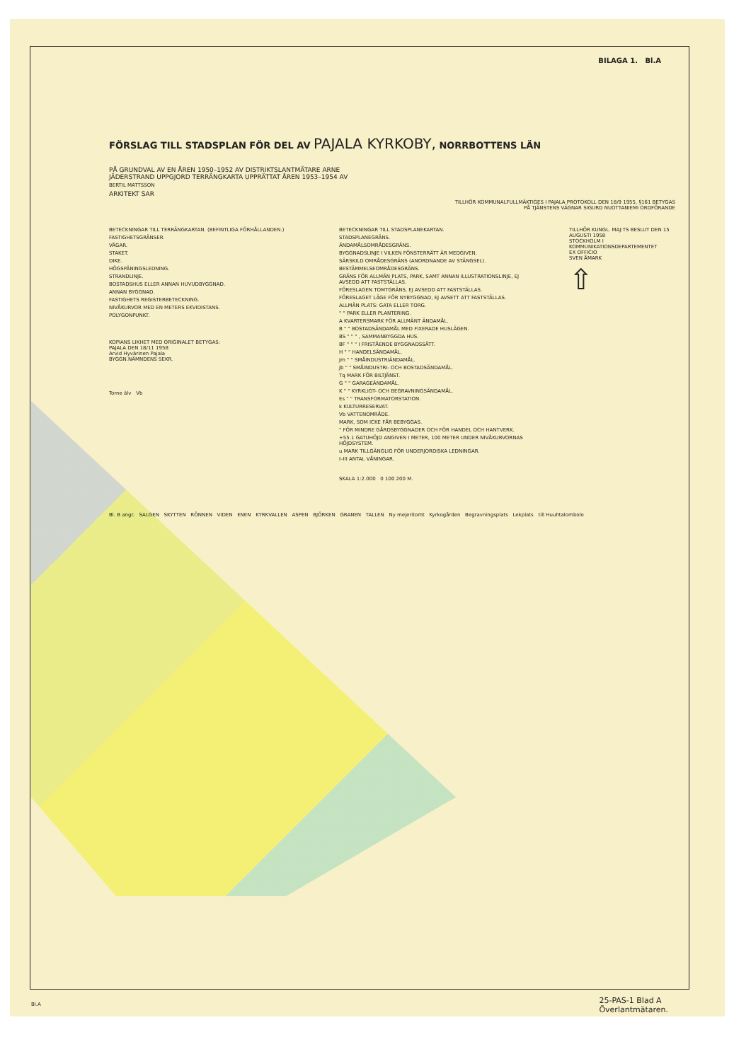BILAGA 1. Bl.A
FÖRSLAG TILL STADSPLAN FÖR DEL AV PAJALA KYRKOBY, NORRBOTTENS LÄN
PÅ GRUNDVAL AV EN ÅREN 1950–1952 AV DISTRIKTSLANTMÄTARE ARNE
JÄDERSTRAND UPPGJORD TERRÄNGKARTA UPPRÄTTAT ÅREN 1953–1954 AV
BERTIL MATTSSON
ARKITEKT SAR
TILLHÖR KOMMUNALFULLMÄKTIGES I PAJALA PROTOKOLL DEN 18/9 1955, §161 BETYGAS
PÅ TJÄNSTENS VÄGNAR SIGURD NUOTTANIEMI ORDFÖRANDE
BETECKNINGAR TILL TERRÄNGKARTAN. (BEFINTLIGA FÖRHÅLLANDEN.)
FASTIGHETSGRÄNSER.
VÄGAR.
STAKET.
DIKE.
HÖGSPÄNINGSLEDNING.
STRANDLINJE.
BOSTADSHUS ELLER ANNAN HUVUDBYGGNAD.
ANNAN BYGGNAD.
FASTIGHETS REGISTERBETECKNING.
NIVÅKURVOR MED EN METERS EKVIDISTANS.
POLYGONPUNKT.
KOPIANS LIKHET MED ORIGINALET BETYGAS:
PAJALA DEN 18/11 1958
Arvid Hyvärinen Pajala
BYGGN.NÄMNDENS SEKR.
Torne älv Vb
BETECKNINGAR TILL STADSPLANEKARTAN.
STADSPLANEGRÄNS.
ÄNDAMÅLSOMRÅDESGRÄNS.
BYGGNADSLINJE I VILKEN FÖNSTERRÄTT ÄR MEDGIVEN.
SÄRSKILD OMRÅDESGRÄNS (ANORDNANDE AV STÄNGSEL).
BESTÄMMELSEOMRÅDESGRÄNS.
GRÄNS FÖR ALLMÄN PLATS, PARK, SAMT ANNAN ILLUSTRATIONSLINJE, EJ AVSEDD ATT FASTSTÄLLAS.
FÖRESLAGEN TOMTGRÄNS, EJ AVSEDD ATT FASTSTÄLLAS.
FÖRESLAGET LÄGE FÖR NYBYGGNAD, EJ AVSETT ATT FASTSTÄLLAS.
ALLMÄN PLATS: GATA ELLER TORG.
" " PARK ELLER PLANTERING.
A KVARTERSMARK FÖR ALLMÄNT ÄNDAMÅL.
B " " BOSTADSÄNDAMÅL MED FIXERADE HUSLÄGEN.
BS " " " , SAMMANBYGGDA HUS.
BF " " " I FRISTÅENDE BYGGNADSSÄTT.
H " " HANDELSÄNDAMÅL.
Jm " " SMÅINDUSTRIÄNDAMÅL.
Jb " " SMÅINDUSTRI- OCH BOSTADSÄNDAMÅL.
Tq MARK FÖR BILTJÄNST.
G " " GARAGEÄNDAMÅL.
K " " KYRKLIGT- OCH BEGRAVNINGSÄNDAMÅL.
Es " " TRANSFORMATORSTATION.
k KULTURRESERVAT.
Vb VATTENOMRÅDE.
MARK, SOM ICKE FÅR BEBYGGAS.
" FÖR MINDRE GÅRDSBYGGNADER OCH FÖR HANDEL OCH HANTVERK.
+55.1 GATUHÖJD ANGIVEN I METER, 100 METER UNDER NIVÅKURVORNAS HÖJDSYSTEM.
u MARK TILLGÄNGLIG FÖR UNDERJORDISKA LEDNINGAR.
I–III ANTAL VÅNINGAR.
SKALA 1:2.000 0 100 200 M.
TILLHÖR KUNGL. MAJ:TS BESLUT DEN 15 AUGUSTI 1958
STOCKHOLM I KOMMUNIKATIONSDEPARTEMENTET
EX OFFICIO
SVEN ÅMARK
⇧
Bl. B angr. SALGEN SKYTTEN RÖNNEN VIDEN ENEN KYRKVALLEN ASPEN BJÖRKEN GRANEN TALLEN Ny mejeritomt Kyrkogården Begravningsplats Lekplats till Huuhtalombolo
Bl.A
25-PAS-1 Blad A
Överlantmätaren.